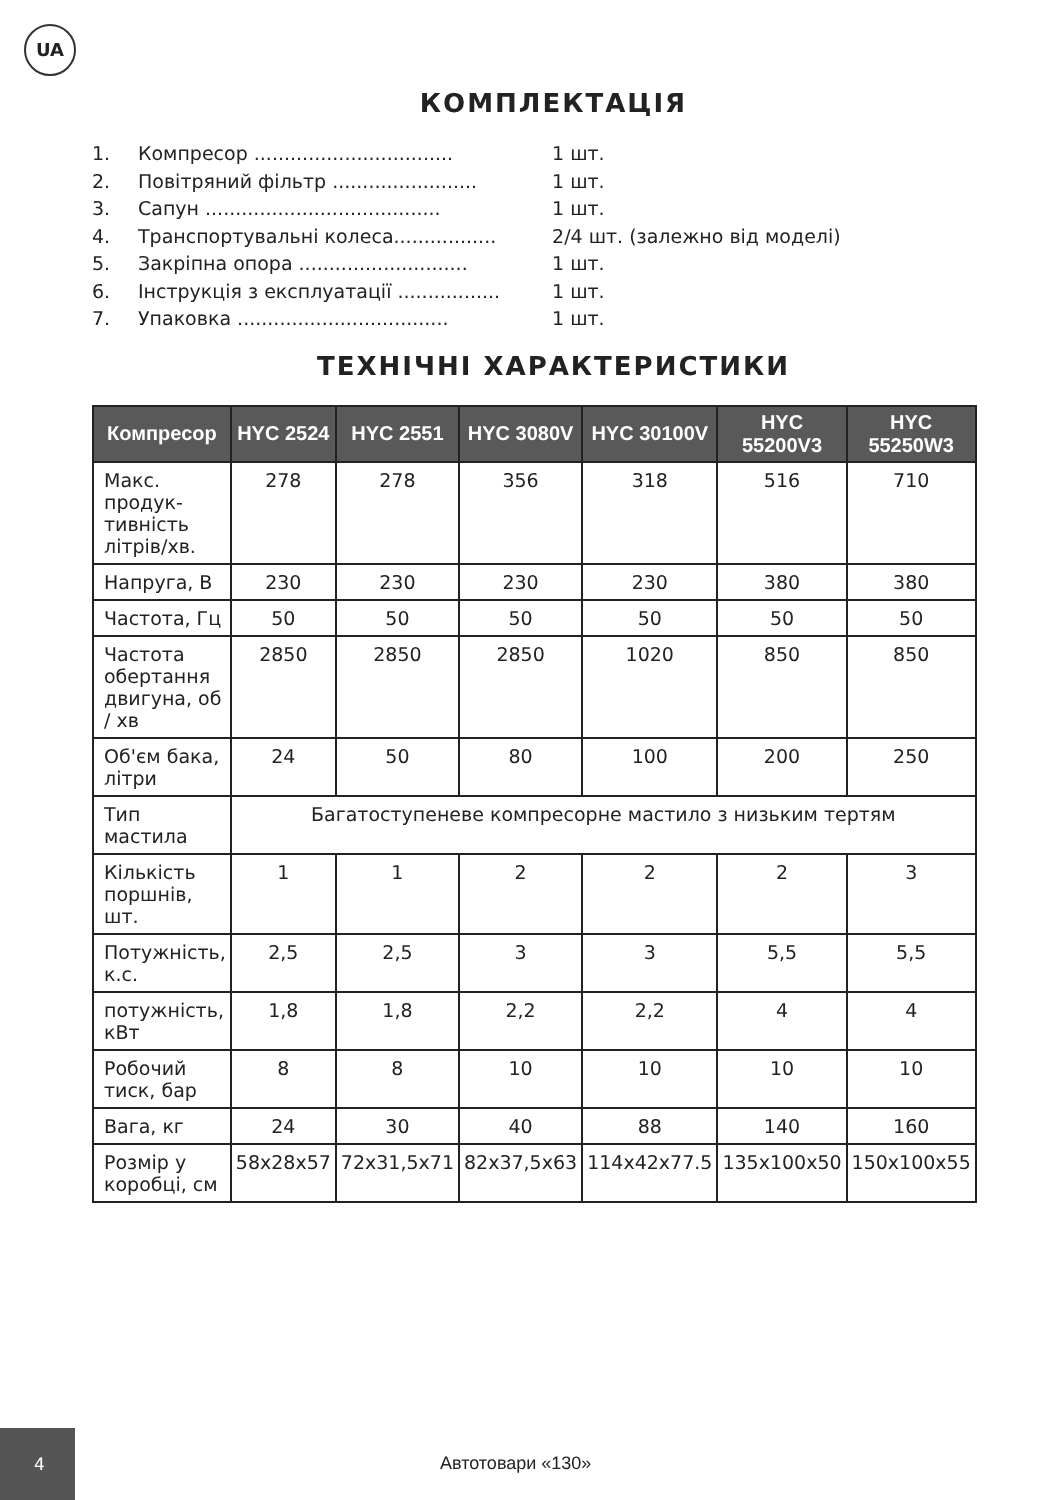UA
КОМПЛЕКТАЦІЯ
1. Компресор ................................. 1 шт.
2. Повітряний фільтр ........................ 1 шт.
3. Сапун ....................................... 1 шт.
4. Транспортувальні колеса................. 2/4 шт. (залежно від моделі)
5. Закріпна опора ............................ 1 шт.
6. Інструкція з експлуатації ................. 1 шт.
7. Упаковка ................................... 1 шт.
ТЕХНІЧНІ ХАРАКТЕРИСТИКИ
| Компресор | HYC 2524 | HYC 2551 | HYC 3080V | HYC 30100V | HYC 55200V3 | HYC 55250W3 |
| --- | --- | --- | --- | --- | --- | --- |
| Макс. продук-тивність літрів/хв. | 278 | 278 | 356 | 318 | 516 | 710 |
| Напруга, В | 230 | 230 | 230 | 230 | 380 | 380 |
| Частота, Гц | 50 | 50 | 50 | 50 | 50 | 50 |
| Частота обертання двигуна, об / хв | 2850 | 2850 | 2850 | 1020 | 850 | 850 |
| Об'єм бака, літри | 24 | 50 | 80 | 100 | 200 | 250 |
| Тип мастила | Багатоступеневе компресорне мастило з низьким тертям | | | | | |
| Кількість поршнів, шт. | 1 | 1 | 2 | 2 | 2 | 3 |
| Потужність, к.с. | 2,5 | 2,5 | 3 | 3 | 5,5 | 5,5 |
| потужність, кВт | 1,8 | 1,8 | 2,2 | 2,2 | 4 | 4 |
| Робочий тиск, бар | 8 | 8 | 10 | 10 | 10 | 10 |
| Вага, кг | 24 | 30 | 40 | 88 | 140 | 160 |
| Розмір у коробці, см | 58x28x57 | 72x31,5x71 | 82x37,5x63 | 114x42x77.5 | 135x100x50 | 150x100x55 |
4
Автотовари «130»